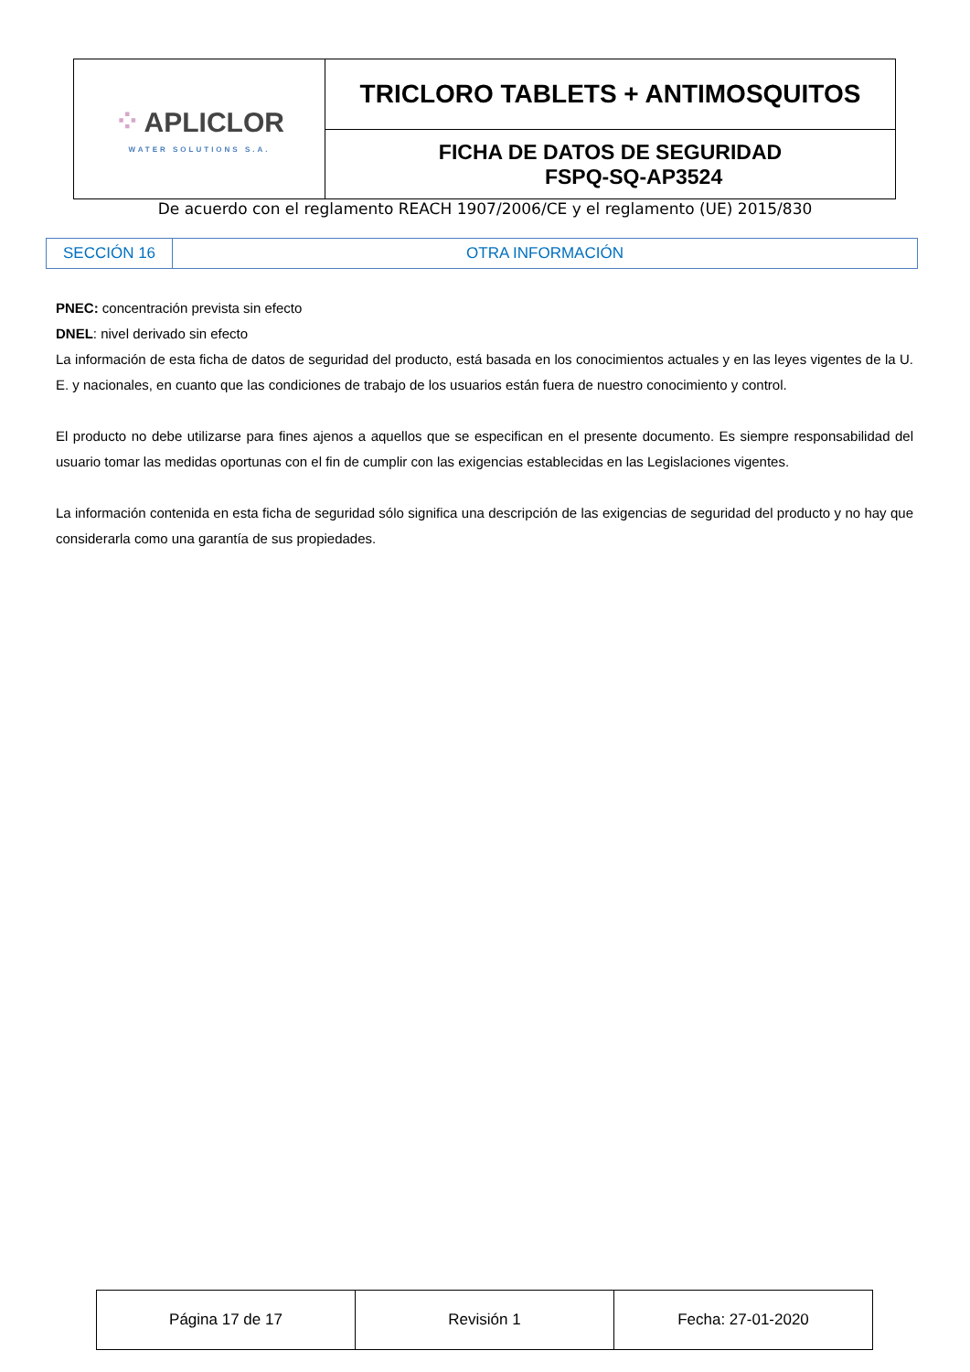| ⁘ APLICLOR WATER SOLUTIONS S.A. | TRICLORO TABLETS + ANTIMOSQUITOS |
| | FICHA DE DATOS DE SEGURIDAD FSPQ-SQ-AP3524 |
De acuerdo con el reglamento REACH 1907/2006/CE y el reglamento (UE) 2015/830
| SECCIÓN 16 | OTRA INFORMACIÓN |
PNEC: concentración prevista sin efecto
DNEL: nivel derivado sin efecto
La información de esta ficha de datos de seguridad del producto, está basada en los conocimientos actuales y en las leyes vigentes de la U. E. y nacionales, en cuanto que las condiciones de trabajo de los usuarios están fuera de nuestro conocimiento y control.
El producto no debe utilizarse para fines ajenos a aquellos que se especifican en el presente documento. Es siempre responsabilidad del usuario tomar las medidas oportunas con el fin de cumplir con las exigencias establecidas en las Legislaciones vigentes.
La información contenida en esta ficha de seguridad sólo significa una descripción de las exigencias de seguridad del producto y no hay que considerarla como una garantía de sus propiedades.
| Página 17 de 17 | Revisión 1 | Fecha: 27-01-2020 |